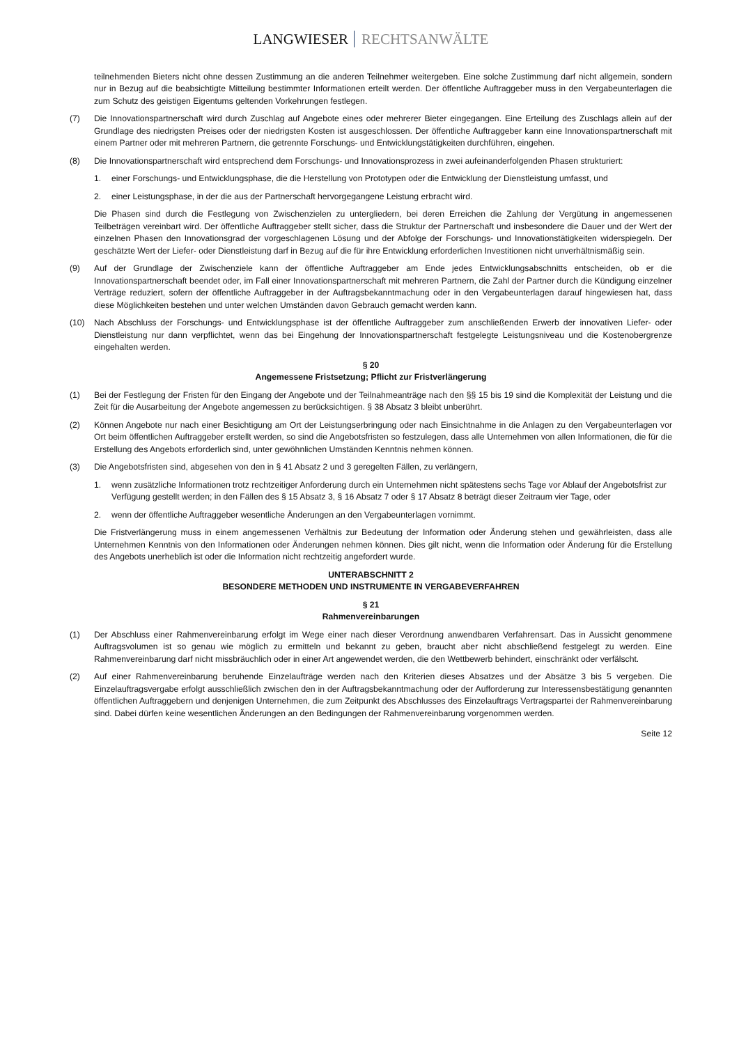LANGWIESER RECHTSANWÄLTE
teilnehmenden Bieters nicht ohne dessen Zustimmung an die anderen Teilnehmer weitergeben. Eine solche Zustimmung darf nicht allgemein, sondern nur in Bezug auf die beabsichtigte Mitteilung bestimmter Informationen erteilt werden. Der öffentliche Auftraggeber muss in den Vergabeunterlagen die zum Schutz des geistigen Eigentums geltenden Vorkehrungen festlegen.
(7) Die Innovationspartnerschaft wird durch Zuschlag auf Angebote eines oder mehrerer Bieter eingegangen. Eine Erteilung des Zuschlags allein auf der Grundlage des niedrigsten Preises oder der niedrigsten Kosten ist ausgeschlossen. Der öffentliche Auftraggeber kann eine Innovationspartnerschaft mit einem Partner oder mit mehreren Partnern, die getrennte Forschungs- und Entwicklungstätigkeiten durchführen, eingehen.
(8) Die Innovationspartnerschaft wird entsprechend dem Forschungs- und Innovationsprozess in zwei aufeinanderfolgenden Phasen strukturiert:
1. einer Forschungs- und Entwicklungsphase, die die Herstellung von Prototypen oder die Entwicklung der Dienstleistung umfasst, und
2. einer Leistungsphase, in der die aus der Partnerschaft hervorgegangene Leistung erbracht wird.
Die Phasen sind durch die Festlegung von Zwischenzielen zu untergliedern, bei deren Erreichen die Zahlung der Vergütung in angemessenen Teilbeträgen vereinbart wird. Der öffentliche Auftraggeber stellt sicher, dass die Struktur der Partnerschaft und insbesondere die Dauer und der Wert der einzelnen Phasen den Innovationsgrad der vorgeschlagenen Lösung und der Abfolge der Forschungs- und Innovationstätigkeiten widerspiegeln. Der geschätzte Wert der Liefer- oder Dienstleistung darf in Bezug auf die für ihre Entwicklung erforderlichen Investitionen nicht unverhältnismäßig sein.
(9) Auf der Grundlage der Zwischenziele kann der öffentliche Auftraggeber am Ende jedes Entwicklungsabschnitts entscheiden, ob er die Innovationspartnerschaft beendet oder, im Fall einer Innovationspartnerschaft mit mehreren Partnern, die Zahl der Partner durch die Kündigung einzelner Verträge reduziert, sofern der öffentliche Auftraggeber in der Auftragsbekanntmachung oder in den Vergabeunterlagen darauf hingewiesen hat, dass diese Möglichkeiten bestehen und unter welchen Umständen davon Gebrauch gemacht werden kann.
(10) Nach Abschluss der Forschungs- und Entwicklungsphase ist der öffentliche Auftraggeber zum anschließenden Erwerb der innovativen Liefer- oder Dienstleistung nur dann verpflichtet, wenn das bei Eingehung der Innovationspartnerschaft festgelegte Leistungsniveau und die Kostenobergrenze eingehalten werden.
§ 20
Angemessene Fristsetzung; Pflicht zur Fristverlängerung
(1) Bei der Festlegung der Fristen für den Eingang der Angebote und der Teilnahmeanträge nach den §§ 15 bis 19 sind die Komplexität der Leistung und die Zeit für die Ausarbeitung der Angebote angemessen zu berücksichtigen. § 38 Absatz 3 bleibt unberührt.
(2) Können Angebote nur nach einer Besichtigung am Ort der Leistungserbringung oder nach Einsichtnahme in die Anlagen zu den Vergabeunterlagen vor Ort beim öffentlichen Auftraggeber erstellt werden, so sind die Angebotsfristen so festzulegen, dass alle Unternehmen von allen Informationen, die für die Erstellung des Angebots erforderlich sind, unter gewöhnlichen Umständen Kenntnis nehmen können.
(3) Die Angebotsfristen sind, abgesehen von den in § 41 Absatz 2 und 3 geregelten Fällen, zu verlängern,
1. wenn zusätzliche Informationen trotz rechtzeitiger Anforderung durch ein Unternehmen nicht spätestens sechs Tage vor Ablauf der Angebotsfrist zur Verfügung gestellt werden; in den Fällen des § 15 Absatz 3, § 16 Absatz 7 oder § 17 Absatz 8 beträgt dieser Zeitraum vier Tage, oder
2. wenn der öffentliche Auftraggeber wesentliche Änderungen an den Vergabeunterlagen vornimmt.
Die Fristverlängerung muss in einem angemessenen Verhältnis zur Bedeutung der Information oder Änderung stehen und gewährleisten, dass alle Unternehmen Kenntnis von den Informationen oder Änderungen nehmen können. Dies gilt nicht, wenn die Information oder Änderung für die Erstellung des Angebots unerheblich ist oder die Information nicht rechtzeitig angefordert wurde.
UNTERABSCHNITT 2
BESONDERE METHODEN UND INSTRUMENTE IN VERGABEVERFAHREN
§ 21
Rahmenvereinbarungen
(1) Der Abschluss einer Rahmenvereinbarung erfolgt im Wege einer nach dieser Verordnung anwendbaren Verfahrensart. Das in Aussicht genommene Auftragsvolumen ist so genau wie möglich zu ermitteln und bekannt zu geben, braucht aber nicht abschließend festgelegt zu werden. Eine Rahmenvereinbarung darf nicht missbräuchlich oder in einer Art angewendet werden, die den Wettbewerb behindert, einschränkt oder verfälscht.
(2) Auf einer Rahmenvereinbarung beruhende Einzelaufträge werden nach den Kriterien dieses Absatzes und der Absätze 3 bis 5 vergeben. Die Einzelauftragsvergabe erfolgt ausschließlich zwischen den in der Auftragsbekanntmachung oder der Aufforderung zur Interessensbestätigung genannten öffentlichen Auftraggebern und denjenigen Unternehmen, die zum Zeitpunkt des Abschlusses des Einzelauftrags Vertragspartei der Rahmenvereinbarung sind. Dabei dürfen keine wesentlichen Änderungen an den Bedingungen der Rahmenvereinbarung vorgenommen werden.
Seite 12